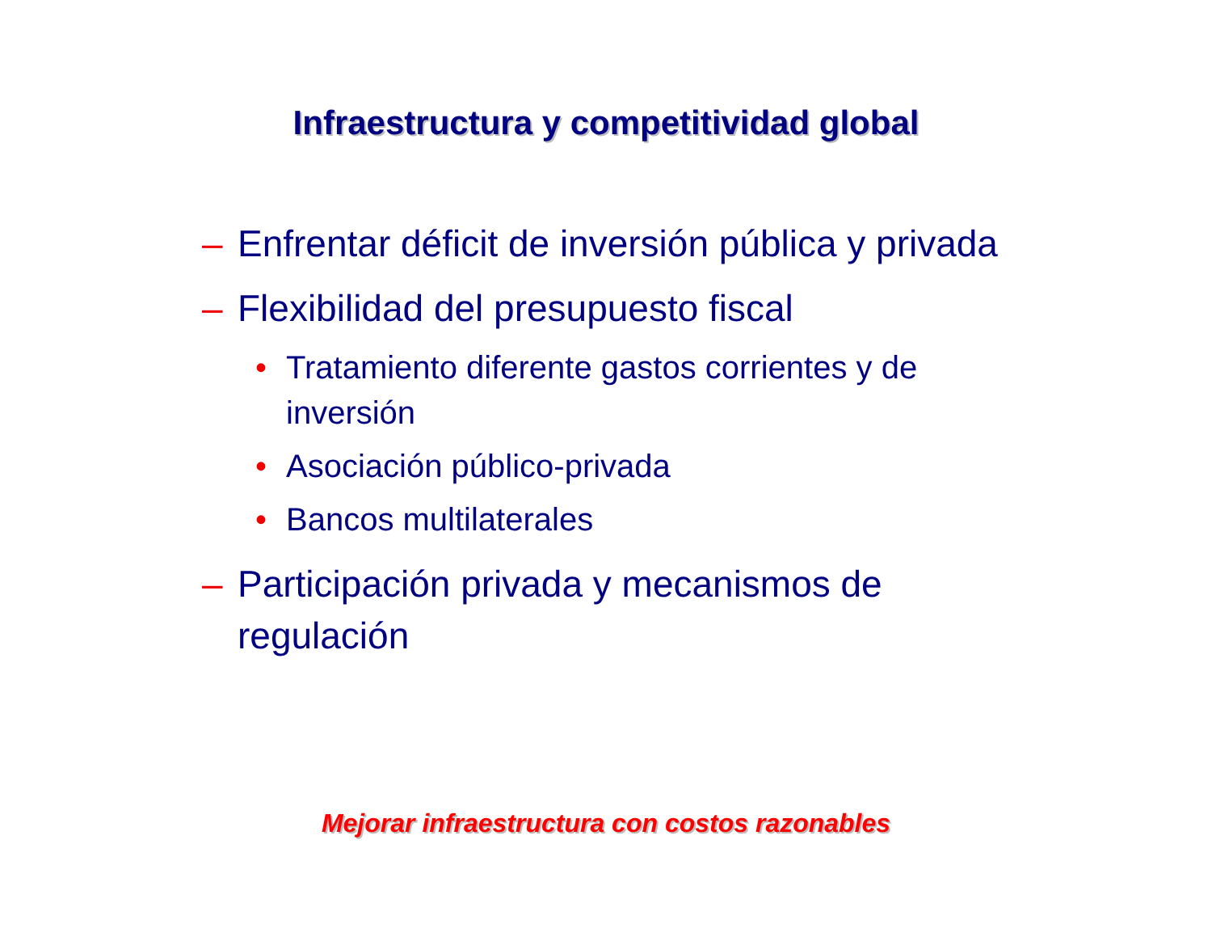Infraestructura y competitividad global
– Enfrentar déficit de inversión pública y privada
– Flexibilidad del presupuesto fiscal
• Tratamiento diferente gastos corrientes y de inversión
• Asociación público-privada
• Bancos multilaterales
– Participación privada y mecanismos de regulación
Mejorar infraestructura con costos razonables